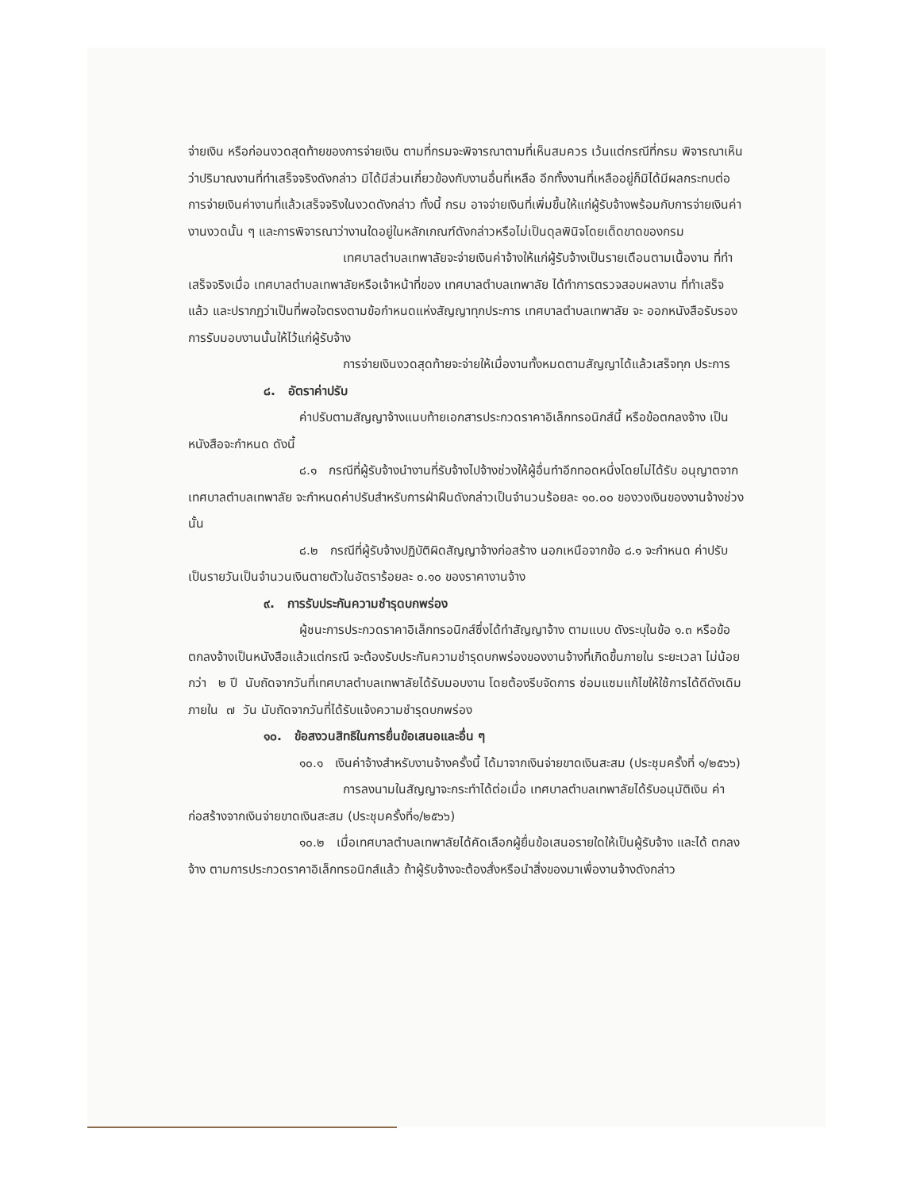จ่ายเงิน หรือก่อนงวดสุดท้ายของการจ่ายเงิน ตามที่กรมจะพิจารณาตามที่เห็นสมควร เว้นแต่กรณีที่กรม พิจารณาเห็นว่าปริมาณงานที่ทำเสร็จจริงดังกล่าว มิได้มีส่วนเกี่ยวข้องกับงานอื่นที่เหลือ อีกทั้งงานที่เหลืออยู่ก็มิได้มีผลกระทบต่อการจ่ายเงินค่างานที่แล้วเสร็จจริงในงวดดังกล่าว ทั้งนี้ กรม อาจจ่ายเงินที่เพิ่มขึ้นให้แก่ผู้รับจ้างพร้อมกับการจ่ายเงินค่างานงวดนั้น ๆ และการพิจารณาว่างานใดอยู่ในหลักเกณฑ์ดังกล่าวหรือไม่เป็นดุลพินิจโดยเด็ดขาดของกรม
เทศบาลตำบลเทพาลัยจะจ่ายเงินค่าจ้างให้แก่ผู้รับจ้างเป็นรายเดือนตามเนื้องาน ที่ทำเสร็จจริงเมื่อ เทศบาลตำบลเทพาลัยหรือเจ้าหน้าที่ของ เทศบาลตำบลเทพาลัย ได้ทำการตรวจสอบผลงาน ที่ทำเสร็จแล้ว และปรากฏว่าเป็นที่พอใจตรงตามข้อกำหนดแห่งสัญญาทุกประการ เทศบาลตำบลเทพาลัย จะ ออกหนังสือรับรองการรับมอบงานนั้นให้ไว้แก่ผู้รับจ้าง
การจ่ายเงินงวดสุดท้ายจะจ่ายให้เมื่องานทั้งหมดตามสัญญาได้แล้วเสร็จทุก ประการ
๘. อัตราค่าปรับ
ค่าปรับตามสัญญาจ้างแนบท้ายเอกสารประกวดราคาอิเล็กทรอนิกส์นี้ หรือข้อตกลงจ้าง เป็นหนังสือจะกำหนด ดังนี้
๘.๑ กรณีที่ผู้รับจ้างนำงานที่รับจ้างไปจ้างช่วงให้ผู้อื่นทำอีกทอดหนึ่งโดยไม่ได้รับ อนุญาตจากเทศบาลตำบลเทพาลัย จะกำหนดค่าปรับสำหรับการฝ่าฝืนดังกล่าวเป็นจำนวนร้อยละ ๑๐.๐๐ ของวงเงินของงานจ้างช่วงนั้น
๘.๒ กรณีที่ผู้รับจ้างปฏิบัติผิดสัญญาจ้างก่อสร้าง นอกเหนือจากข้อ ๘.๑ จะกำหนด ค่าปรับเป็นรายวันเป็นจำนวนเงินตายตัวในอัตราร้อยละ ๐.๑๐ ของราคางานจ้าง
๙. การรับประกันความชำรุดบกพร่อง
ผู้ชนะการประกวดราคาอิเล็กทรอนิกส์ซึ่งได้ทำสัญญาจ้าง ตามแบบ ดังระบุในข้อ ๑.๓ หรือข้อตกลงจ้างเป็นหนังสือแล้วแต่กรณี จะต้องรับประกันความชำรุดบกพร่องของงานจ้างที่เกิดขึ้นภายใน ระยะเวลา ไม่น้อยกว่า ๒ ปี นับถัดจากวันที่เทศบาลตำบลเทพาลัยได้รับมอบงาน โดยต้องรีบจัดการ ซ่อมแซมแก้ไขให้ใช้การได้ดีดังเดิมภายใน ๗ วัน นับถัดจากวันที่ได้รับแจ้งความชำรุดบกพร่อง
๑๐. ข้อสงวนสิทธิในการยื่นข้อเสนอและอื่น ๆ
๑๐.๑ เงินค่าจ้างสำหรับงานจ้างครั้งนี้ ได้มาจากเงินจ่ายขาดเงินสะสม (ประชุมครั้งที่ ๑/๒๕๖๖)
การลงนามในสัญญาจะกระทำได้ต่อเมื่อ เทศบาลตำบลเทพาลัยได้รับอนุมัติเงิน ค่าก่อสร้างจากเงินจ่ายขาดเงินสะสม (ประชุมครั้งที่๑/๒๕๖๖)
๑๐.๒ เมื่อเทศบาลตำบลเทพาลัยได้คัดเลือกผู้ยื่นข้อเสนอรายใดให้เป็นผู้รับจ้าง และได้ ตกลงจ้าง ตามการประกวดราคาอิเล็กทรอนิกส์แล้ว ถ้าผู้รับจ้างจะต้องสั่งหรือนำสิ่งของมาเพื่องานจ้างดังกล่าว